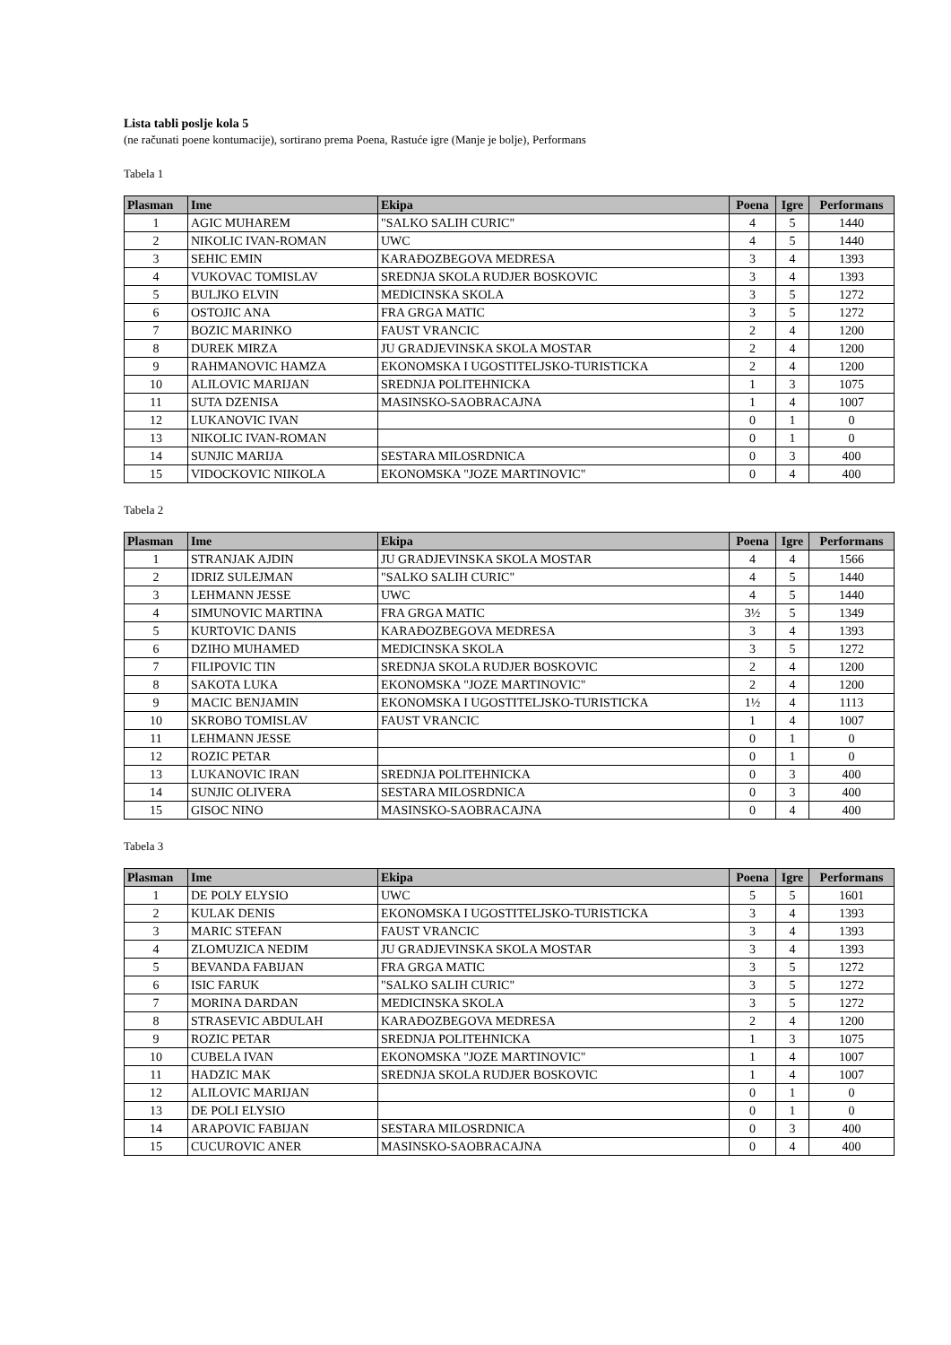Lista tabli poslje kola 5
(ne računati poene kontumacije), sortirano prema Poena, Rastuće igre (Manje je bolje), Performans
Tabela 1
| Plasman | Ime | Ekipa | Poena | Igre | Performans |
| --- | --- | --- | --- | --- | --- |
| 1 | AGIC MUHAREM | "SALKO SALIH CURIC" | 4 | 5 | 1440 |
| 2 | NIKOLIC IVAN-ROMAN | UWC | 4 | 5 | 1440 |
| 3 | SEHIC EMIN | KARAĐOZBEGOVA MEDRESA | 3 | 4 | 1393 |
| 4 | VUKOVAC TOMISLAV | SREDNJA SKOLA RUDJER BOSKOVIC | 3 | 4 | 1393 |
| 5 | BULJKO ELVIN | MEDICINSKA SKOLA | 3 | 5 | 1272 |
| 6 | OSTOJIC ANA | FRA GRGA MATIC | 3 | 5 | 1272 |
| 7 | BOZIC MARINKO | FAUST VRANCIC | 2 | 4 | 1200 |
| 8 | DUREK MIRZA | JU GRADJEVINSKA SKOLA MOSTAR | 2 | 4 | 1200 |
| 9 | RAHMANOVIC HAMZA | EKONOMSKA I UGOSTITELJSKO-TURISTICKA | 2 | 4 | 1200 |
| 10 | ALILOVIC MARIJAN | SREDNJA POLITEHNICKA | 1 | 3 | 1075 |
| 11 | SUTA DZENISA | MASINSKO-SAOBRACAJNA | 1 | 4 | 1007 |
| 12 | LUKANOVIC IVAN | | 0 | 1 | 0 |
| 13 | NIKOLIC IVAN-ROMAN | | 0 | 1 | 0 |
| 14 | SUNJIC MARIJA | SESTARA MILOSRDNICA | 0 | 3 | 400 |
| 15 | VIDOCKOVIC NIIKOLA | EKONOMSKA "JOZE MARTINOVIC" | 0 | 4 | 400 |
Tabela 2
| Plasman | Ime | Ekipa | Poena | Igre | Performans |
| --- | --- | --- | --- | --- | --- |
| 1 | STRANJAK AJDIN | JU GRADJEVINSKA SKOLA MOSTAR | 4 | 4 | 1566 |
| 2 | IDRIZ SULEJMAN | "SALKO SALIH CURIC" | 4 | 5 | 1440 |
| 3 | LEHMANN JESSE | UWC | 4 | 5 | 1440 |
| 4 | SIMUNOVIC MARTINA | FRA GRGA MATIC | 3½ | 5 | 1349 |
| 5 | KURTOVIC DANIS | KARAĐOZBEGOVA MEDRESA | 3 | 4 | 1393 |
| 6 | DZIHO MUHAMED | MEDICINSKA SKOLA | 3 | 5 | 1272 |
| 7 | FILIPOVIC TIN | SREDNJA SKOLA RUDJER BOSKOVIC | 2 | 4 | 1200 |
| 8 | SAKOTA LUKA | EKONOMSKA "JOZE MARTINOVIC" | 2 | 4 | 1200 |
| 9 | MACIC BENJAMIN | EKONOMSKA I UGOSTITELJSKO-TURISTICKA | 1½ | 4 | 1113 |
| 10 | SKROBO TOMISLAV | FAUST VRANCIC | 1 | 4 | 1007 |
| 11 | LEHMANN JESSE | | 0 | 1 | 0 |
| 12 | ROZIC PETAR | | 0 | 1 | 0 |
| 13 | LUKANOVIC IRAN | SREDNJA POLITEHNICKA | 0 | 3 | 400 |
| 14 | SUNJIC OLIVERA | SESTARA MILOSRDNICA | 0 | 3 | 400 |
| 15 | GISOC NINO | MASINSKO-SAOBRACAJNA | 0 | 4 | 400 |
Tabela 3
| Plasman | Ime | Ekipa | Poena | Igre | Performans |
| --- | --- | --- | --- | --- | --- |
| 1 | DE POLY ELYSIO | UWC | 5 | 5 | 1601 |
| 2 | KULAK DENIS | EKONOMSKA I UGOSTITELJSKO-TURISTICKA | 3 | 4 | 1393 |
| 3 | MARIC STEFAN | FAUST VRANCIC | 3 | 4 | 1393 |
| 4 | ZLOMUZICA NEDIM | JU GRADJEVINSKA SKOLA MOSTAR | 3 | 4 | 1393 |
| 5 | BEVANDA FABIJAN | FRA GRGA MATIC | 3 | 5 | 1272 |
| 6 | ISIC FARUK | "SALKO SALIH CURIC" | 3 | 5 | 1272 |
| 7 | MORINA DARDAN | MEDICINSKA SKOLA | 3 | 5 | 1272 |
| 8 | STRASEVIC ABDULAH | KARAĐOZBEGOVA MEDRESA | 2 | 4 | 1200 |
| 9 | ROZIC PETAR | SREDNJA POLITEHNICKA | 1 | 3 | 1075 |
| 10 | CUBELA IVAN | EKONOMSKA "JOZE MARTINOVIC" | 1 | 4 | 1007 |
| 11 | HADZIC MAK | SREDNJA SKOLA RUDJER BOSKOVIC | 1 | 4 | 1007 |
| 12 | ALILOVIC MARIJAN | | 0 | 1 | 0 |
| 13 | DE POLI ELYSIO | | 0 | 1 | 0 |
| 14 | ARAPOVIC FABIJAN | SESTARA MILOSRDNICA | 0 | 3 | 400 |
| 15 | CUCUROVIC ANER | MASINSKO-SAOBRACAJNA | 0 | 4 | 400 |